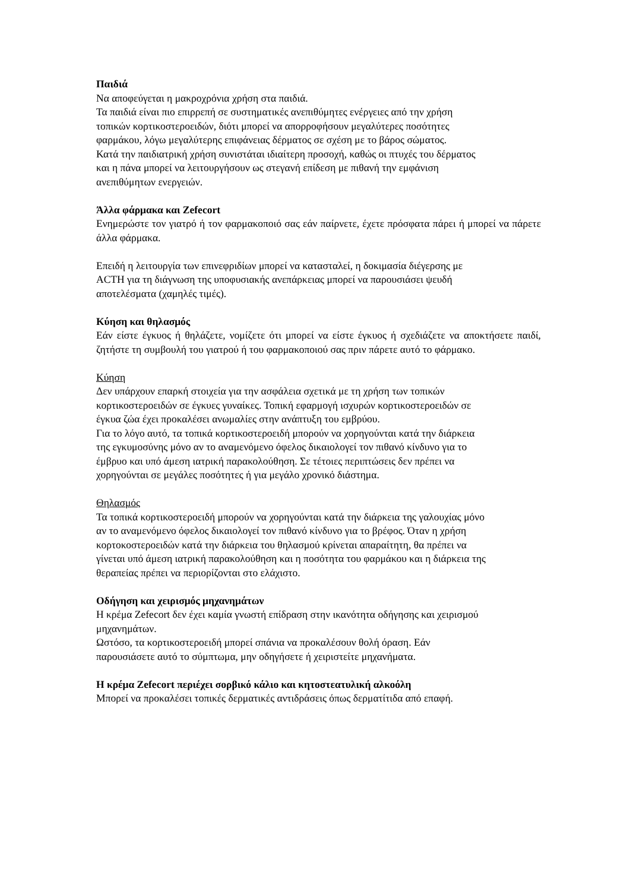Παιδιά
Να αποφεύγεται η μακροχρόνια χρήση στα παιδιά.
Τα παιδιά είναι πιο επιρρεπή σε συστηματικές ανεπιθύμητες ενέργειες από την χρήση
τοπικών κορτικοστεροειδών, διότι μπορεί να απορροφήσουν μεγαλύτερες ποσότητες
φαρμάκου, λόγω μεγαλύτερης επιφάνειας δέρματος σε σχέση με το βάρος σώματος.
Κατά την παιδιατρική χρήση συνιστάται ιδιαίτερη προσοχή, καθώς οι πτυχές του δέρματος
και η πάνα μπορεί να λειτουργήσουν ως στεγανή επίδεση με πιθανή την εμφάνιση
ανεπιθύμητων ενεργειών.
Άλλα φάρμακα και Zefecort
Ενημερώστε τον γιατρό ή τον φαρμακοποιό σας εάν παίρνετε, έχετε πρόσφατα πάρει ή μπορεί να πάρετε άλλα φάρμακα.
Επειδή η λειτουργία των επινεφριδίων μπορεί να κατασταλεί, η δοκιμασία διέγερσης με
ACTH για τη διάγνωση της υποφυσιακής ανεπάρκειας μπορεί να παρουσιάσει ψευδή
αποτελέσματα (χαμηλές τιμές).
Κύηση και θηλασμός
Εάν είστε έγκυος ή θηλάζετε, νομίζετε ότι μπορεί να είστε έγκυος ή σχεδιάζετε να αποκτήσετε παιδί, ζητήστε τη συμβουλή του γιατρού ή του φαρμακοποιού σας πριν πάρετε αυτό το φάρμακο.
Κύηση
Δεν υπάρχουν επαρκή στοιχεία για την ασφάλεια σχετικά με τη χρήση των τοπικών
κορτικοστεροειδών σε έγκυες γυναίκες. Τοπική εφαρμογή ισχυρών κορτικοστεροειδών σε
έγκυα ζώα έχει προκαλέσει ανωμαλίες στην ανάπτυξη του εμβρύου.
Για το λόγο αυτό, τα τοπικά κορτικοστεροειδή μπορούν να χορηγούνται κατά την διάρκεια
της εγκυμοσύνης μόνο αν το αναμενόμενο όφελος δικαιολογεί τον πιθανό κίνδυνο για το
έμβρυο και υπό άμεση ιατρική παρακολούθηση. Σε τέτοιες περιπτώσεις δεν πρέπει να
χορηγούνται σε μεγάλες ποσότητες ή για μεγάλο χρονικό διάστημα.
Θηλασμός
Τα τοπικά κορτικοστεροειδή μπορούν να χορηγούνται κατά την διάρκεια της γαλουχίας μόνο
αν το αναμενόμενο όφελος δικαιολογεί τον πιθανό κίνδυνο για το βρέφος. Όταν η χρήση
κορτοκοστεροειδών κατά την διάρκεια του θηλασμού κρίνεται απαραίτητη, θα πρέπει να
γίνεται υπό άμεση ιατρική παρακολούθηση και η ποσότητα του φαρμάκου και η διάρκεια της
θεραπείας πρέπει να περιορίζονται στο ελάχιστο.
Οδήγηση και χειρισμός μηχανημάτων
Η κρέμα Zefecort δεν έχει καμία γνωστή επίδραση στην ικανότητα οδήγησης και χειρισμού
μηχανημάτων.
Ωστόσο, τα κορτικοστεροειδή μπορεί σπάνια να προκαλέσουν θολή όραση. Εάν
παρουσιάσετε αυτό το σύμπτωμα, μην οδηγήσετε ή χειριστείτε μηχανήματα.
Η κρέμα Zefecort περιέχει σορβικό κάλιο και κητοστεατυλική αλκοόλη
Μπορεί να προκαλέσει τοπικές δερματικές αντιδράσεις όπως δερματίτιδα από επαφή.